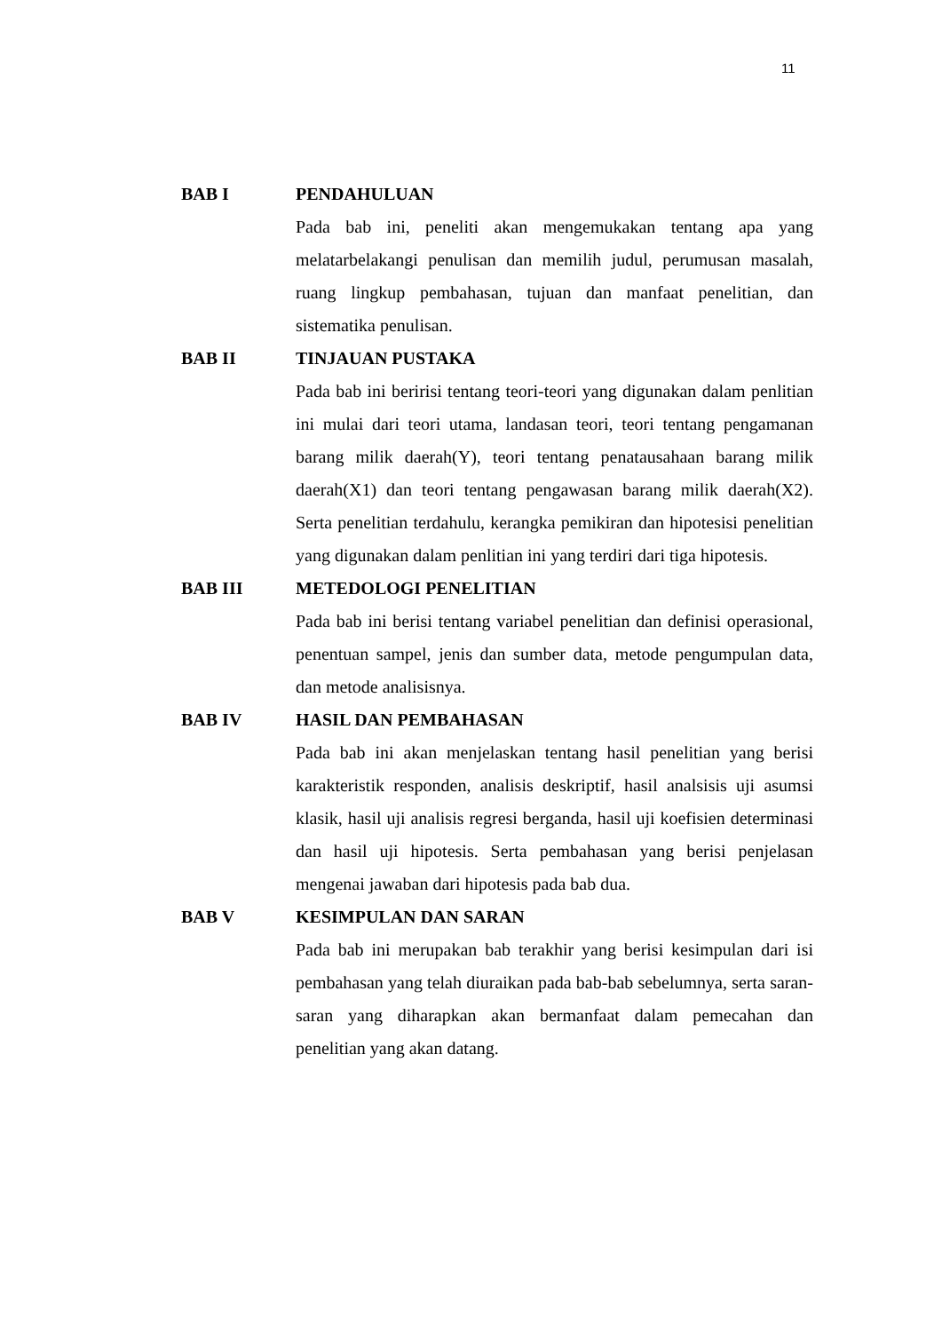11
BAB I PENDAHULUAN
Pada bab ini, peneliti akan mengemukakan tentang apa yang melatarbelakangi penulisan dan memilih judul, perumusan masalah, ruang lingkup pembahasan, tujuan dan manfaat penelitian, dan sistematika penulisan.
BAB II TINJAUAN PUSTAKA
Pada bab ini beririsi tentang teori-teori yang digunakan dalam penlitian ini mulai dari teori utama, landasan teori, teori tentang pengamanan barang milik daerah(Y), teori tentang penatausahaan barang milik daerah(X1) dan teori tentang pengawasan barang milik daerah(X2). Serta penelitian terdahulu, kerangka pemikiran dan hipotesisi penelitian yang digunakan dalam penlitian ini yang terdiri dari tiga hipotesis.
BAB III METEDOLOGI PENELITIAN
Pada bab ini berisi tentang variabel penelitian dan definisi operasional, penentuan sampel, jenis dan sumber data, metode pengumpulan data, dan metode analisisnya.
BAB IV HASIL DAN PEMBAHASAN
Pada bab ini akan menjelaskan tentang hasil penelitian yang berisi karakteristik responden, analisis deskriptif, hasil analsisis uji asumsi klasik, hasil uji analisis regresi berganda, hasil uji koefisien determinasi dan hasil uji hipotesis. Serta pembahasan yang berisi penjelasan mengenai jawaban dari hipotesis pada bab dua.
BAB V KESIMPULAN DAN SARAN
Pada bab ini merupakan bab terakhir yang berisi kesimpulan dari isi pembahasan yang telah diuraikan pada bab-bab sebelumnya, serta saran-saran yang diharapkan akan bermanfaat dalam pemecahan dan penelitian yang akan datang.